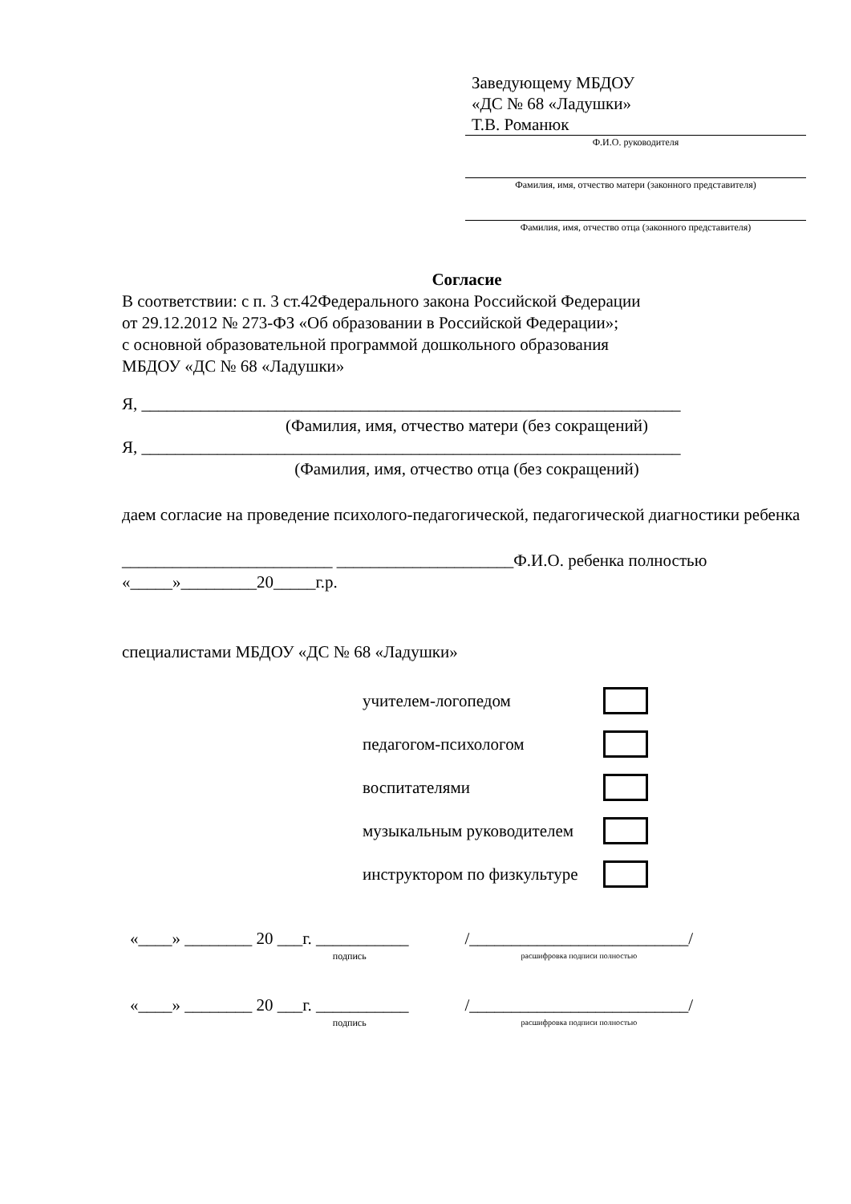Заведующему МБДОУ
«ДС № 68 «Ладушки»
Т.В. Романюк
Ф.И.О. руководителя
Фамилия, имя, отчество матери (законного представителя)
Фамилия, имя, отчество отца (законного представителя)
Согласие
В соответствии: с п. 3 ст.42Федерального закона Российской Федерации
от 29.12.2012 № 273-ФЗ «Об образовании в Российской Федерации»;
с основной образовательной программой дошкольного образования
МБДОУ «ДС № 68 «Ладушки»
Я, ________________________________________________________________
(Фамилия, имя, отчество матери (без сокращений)
Я, ________________________________________________________________
(Фамилия, имя, отчество отца (без сокращений)
даем согласие на проведение психолого-педагогической, педагогической диагностики ребенка
_________________________ _____________________Ф.И.О. ребенка полностью
«_____»_________20_____г.р.
специалистами МБДОУ «ДС № 68 «Ладушки»
учителем-логопедом
педагогом-психологом
воспитателями
музыкальным руководителем
инструктором по физкультуре
«____» ________ 20 ___г. ___________
подпись
/__________________________/
расшифровка подписи полностью
«____» ________ 20 ___г. ___________
подпись
/__________________________/
расшифровка подписи полностью